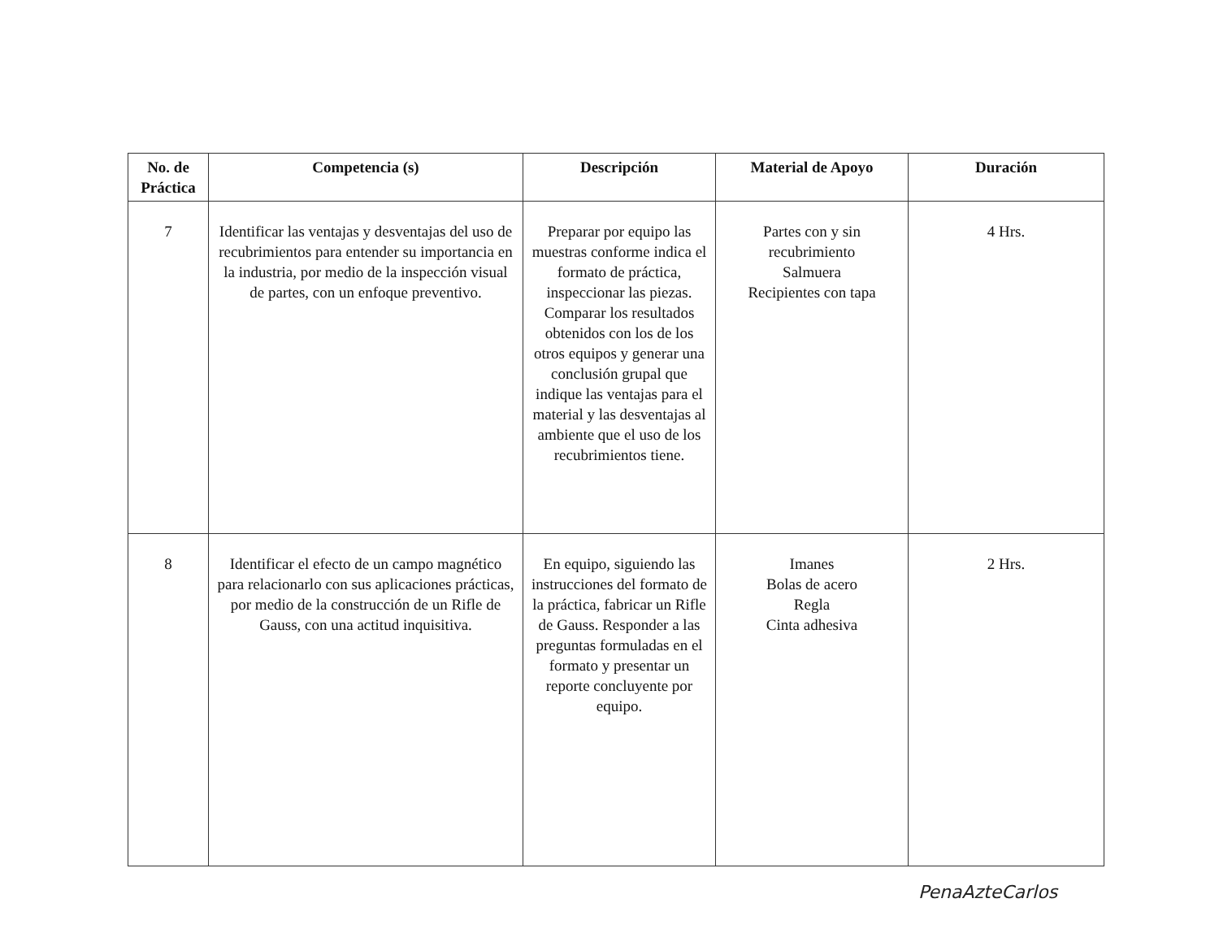| No. de Práctica | Competencia (s) | Descripción | Material de Apoyo | Duración |
| --- | --- | --- | --- | --- |
| 7 | Identificar las ventajas y desventajas del uso de recubrimientos para entender su importancia en la industria, por medio de la inspección visual de partes, con un enfoque preventivo. | Preparar por equipo las muestras conforme indica el formato de práctica, inspeccionar las piezas. Comparar los resultados obtenidos con los de los otros equipos y generar una conclusión grupal que indique las ventajas para el material y las desventajas al ambiente que el uso de los recubrimientos tiene. | Partes con y sin recubrimiento Salmuera Recipientes con tapa | 4 Hrs. |
| 8 | Identificar el efecto de un campo magnético para relacionarlo con sus aplicaciones prácticas, por medio de la construcción de un Rifle de Gauss, con una actitud inquisitiva. | En equipo, siguiendo las instrucciones del formato de la práctica, fabricar un Rifle de Gauss. Responder a las preguntas formuladas en el formato y presentar un reporte concluyente por equipo. | Imanes Bolas de acero Regla Cinta adhesiva | 2 Hrs. |
PenaAzteCarlos